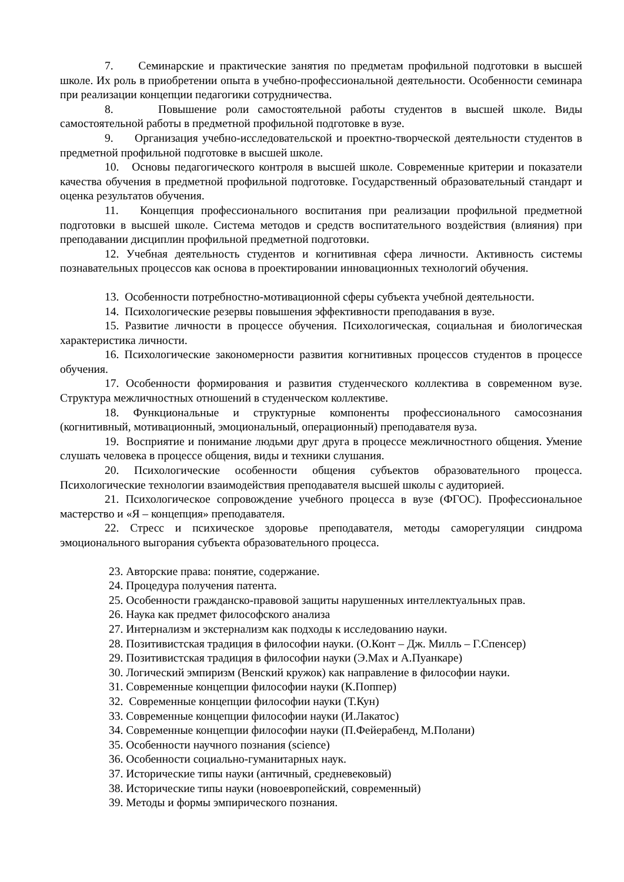7. Семинарские и практические занятия по предметам профильной подготовки в высшей школе. Их роль в приобретении опыта в учебно-профессиональной деятельности. Особенности семинара при реализации концепции педагогики сотрудничества.
8. Повышение роли самостоятельной работы студентов в высшей школе. Виды самостоятельной работы в предметной профильной подготовке в вузе.
9. Организация учебно-исследовательской и проектно-творческой деятельности студентов в предметной профильной подготовке в высшей школе.
10. Основы педагогического контроля в высшей школе. Современные критерии и показатели качества обучения в предметной профильной подготовке. Государственный образовательный стандарт и оценка результатов обучения.
11. Концепция профессионального воспитания при реализации профильной предметной подготовки в высшей школе. Система методов и средств воспитательного воздействия (влияния) при преподавании дисциплин профильной предметной подготовки.
12. Учебная деятельность студентов и когнитивная сфера личности. Активность системы познавательных процессов как основа в проектировании инновационных технологий обучения.
13. Особенности потребностно-мотивационной сферы субъекта учебной деятельности.
14. Психологические резервы повышения эффективности преподавания в вузе.
15. Развитие личности в процессе обучения. Психологическая, социальная и биологическая характеристика личности.
16. Психологические закономерности развития когнитивных процессов студентов в процессе обучения.
17. Особенности формирования и развития студенческого коллектива в современном вузе. Структура межличностных отношений в студенческом коллективе.
18. Функциональные и структурные компоненты профессионального самосознания (когнитивный, мотивационный, эмоциональный, операционный) преподавателя вуза.
19. Восприятие и понимание людьми друг друга в процессе межличностного общения. Умение слушать человека в процессе общения, виды и техники слушания.
20. Психологические особенности общения субъектов образовательного процесса. Психологические технологии взаимодействия преподавателя высшей школы с аудиторией.
21. Психологическое сопровождение учебного процесса в вузе (ФГОС). Профессиональное мастерство и «Я – концепция» преподавателя.
22. Стресс и психическое здоровье преподавателя, методы саморегуляции синдрома эмоционального выгорания субъекта образовательного процесса.
23. Авторские права: понятие, содержание.
24. Процедура получения патента.
25. Особенности гражданско-правовой защиты нарушенных интеллектуальных прав.
26. Наука как предмет философского анализа
27. Интернализм и экстернализм как подходы к исследованию науки.
28. Позитивистская традиция в философии науки. (О.Конт – Дж. Милль – Г.Спенсер)
29. Позитивистская традиция в философии науки (Э.Мах и А.Пуанкаре)
30. Логический эмпиризм (Венский кружок) как направление в философии науки.
31. Современные концепции философии науки (К.Поппер)
32. Современные концепции философии науки (Т.Кун)
33. Современные концепции философии науки (И.Лакатос)
34. Современные концепции философии науки (П.Фейерабенд, М.Полани)
35. Особенности научного познания (science)
36. Особенности социально-гуманитарных наук.
37. Исторические типы науки (античный, средневековый)
38. Исторические типы науки (новоевропейский, современный)
39. Методы и формы эмпирического познания.